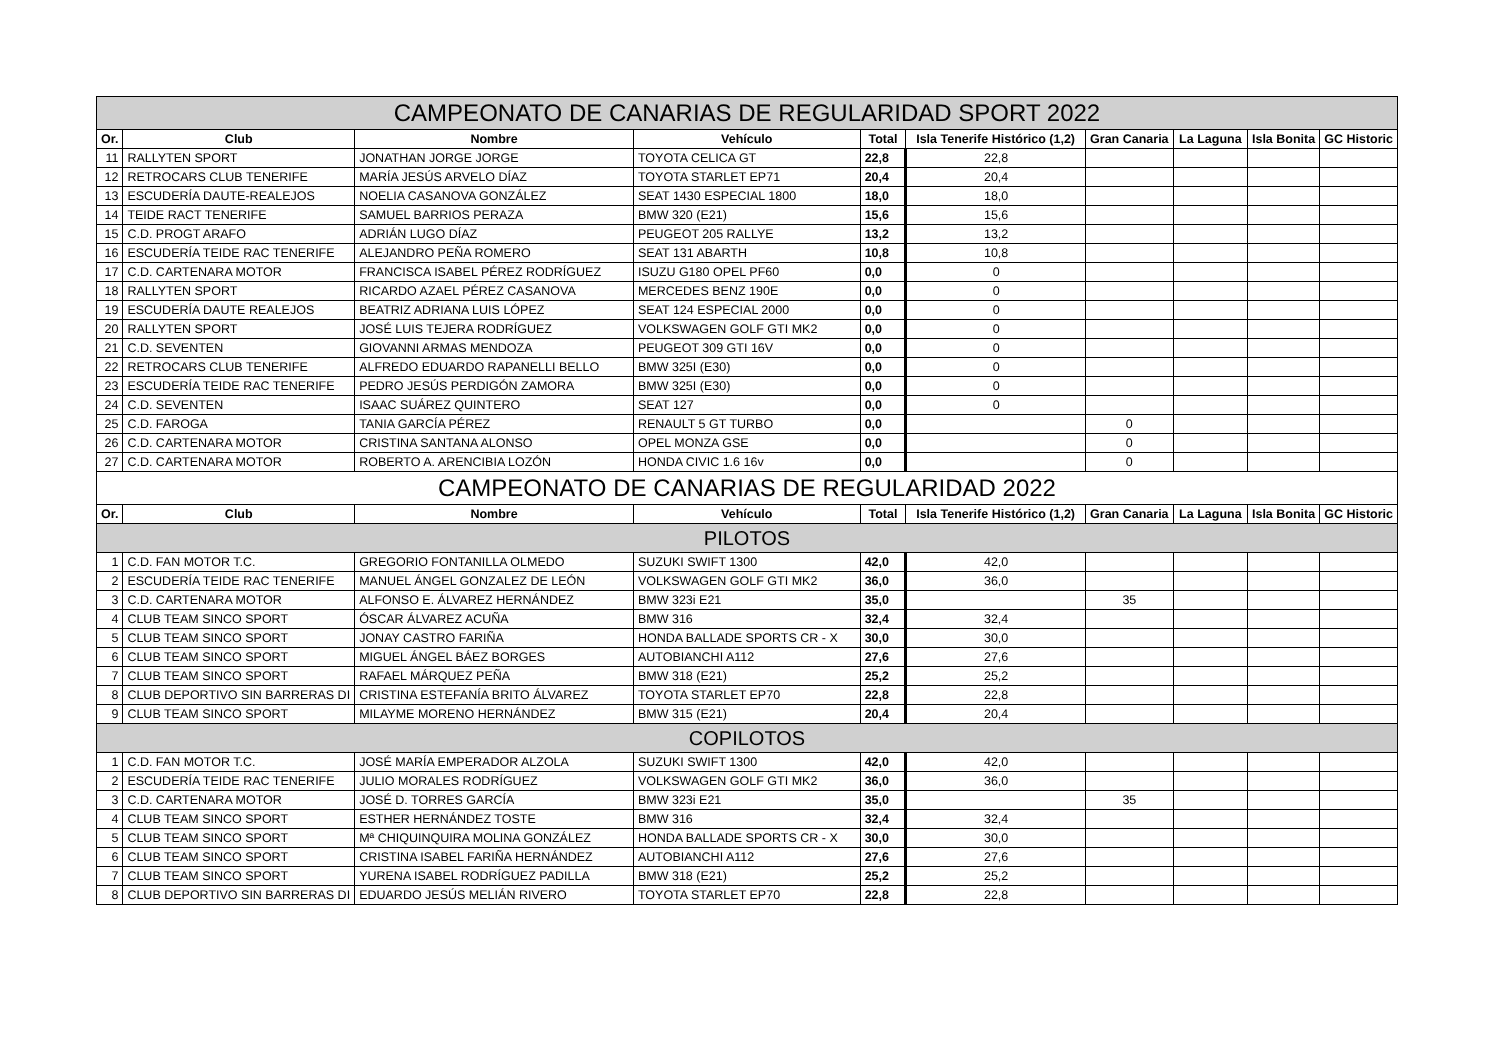| CAMPEONATO DE CANARIAS DE REGULARIDAD SPORT 2022 | | | | | | | | | |
| --- | --- | --- | --- | --- | --- | --- | --- | --- | --- |
| Or. | Club | Nombre | Vehículo | Total | Isla Tenerife Histórico (1,2) | Gran Canaria | La Laguna | Isla Bonita | GC Historic |
| 11 | RALLYTEN SPORT | JONATHAN JORGE JORGE | TOYOTA CELICA GT | 22,8 | 22,8 | | | | |
| 12 | RETROCARS CLUB TENERIFE | MARÍA JESÚS ARVELO DÍAZ | TOYOTA STARLET EP71 | 20,4 | 20,4 | | | | |
| 13 | ESCUDERÍA DAUTE-REALEJOS | NOELIA CASANOVA GONZÁLEZ | SEAT 1430 ESPECIAL 1800 | 18,0 | 18,0 | | | | |
| 14 | TEIDE RACT TENERIFE | SAMUEL BARRIOS PERAZA | BMW 320 (E21) | 15,6 | 15,6 | | | | |
| 15 | C.D. PROGT ARAFO | ADRIÁN LUGO DÍAZ | PEUGEOT 205 RALLYE | 13,2 | 13,2 | | | | |
| 16 | ESCUDERÍA TEIDE RAC TENERIFE | ALEJANDRO PEÑA ROMERO | SEAT 131 ABARTH | 10,8 | 10,8 | | | | |
| 17 | C.D. CARTENARA MOTOR | FRANCISCA ISABEL PÉREZ RODRÍGUEZ | ISUZU G180 OPEL PF60 | 0,0 | 0 | | | | |
| 18 | RALLYTEN SPORT | RICARDO AZAEL PÉREZ CASANOVA | MERCEDES BENZ 190E | 0,0 | 0 | | | | |
| 19 | ESCUDERÍA DAUTE REALEJOS | BEATRIZ ADRIANA LUIS LÓPEZ | SEAT 124 ESPECIAL 2000 | 0,0 | 0 | | | | |
| 20 | RALLYTEN SPORT | JOSÉ LUIS TEJERA RODRÍGUEZ | VOLKSWAGEN GOLF GTI MK2 | 0,0 | 0 | | | | |
| 21 | C.D. SEVENTEN | GIOVANNI ARMAS MENDOZA | PEUGEOT 309 GTI 16V | 0,0 | 0 | | | | |
| 22 | RETROCARS CLUB TENERIFE | ALFREDO EDUARDO RAPANELLI BELLO | BMW 325I (E30) | 0,0 | 0 | | | | |
| 23 | ESCUDERÍA TEIDE RAC TENERIFE | PEDRO JESÚS PERDIGÓN ZAMORA | BMW 325I (E30) | 0,0 | 0 | | | | |
| 24 | C.D. SEVENTEN | ISAAC SUÁREZ QUINTERO | SEAT 127 | 0,0 | 0 | | | | |
| 25 | C.D. FAROGA | TANIA GARCÍA PÉREZ | RENAULT 5 GT TURBO | 0,0 | | 0 | | | |
| 26 | C.D. CARTENARA MOTOR | CRISTINA SANTANA ALONSO | OPEL MONZA GSE | 0,0 | | 0 | | | |
| 27 | C.D. CARTENARA MOTOR | ROBERTO A. ARENCIBIA LOZÓN | HONDA CIVIC 1.6 16v | 0,0 | | 0 | | | |
| CAMPEONATO DE CANARIAS DE REGULARIDAD 2022 | | | | | | | | | |
| Or. | Club | Nombre | Vehículo | Total | Isla Tenerife Histórico (1,2) | Gran Canaria | La Laguna | Isla Bonita | GC Historic |
| PILOTOS | | | | | | | | | |
| 1 | C.D. FAN MOTOR T.C. | GREGORIO FONTANILLA OLMEDO | SUZUKI SWIFT 1300 | 42,0 | 42,0 | | | | |
| 2 | ESCUDERÍA TEIDE RAC TENERIFE | MANUEL ÁNGEL GONZALEZ DE LEÓN | VOLKSWAGEN GOLF GTI MK2 | 36,0 | 36,0 | | | | |
| 3 | C.D. CARTENARA MOTOR | ALFONSO E. ÁLVAREZ HERNÁNDEZ | BMW 323i E21 | 35,0 | | 35 | | | |
| 4 | CLUB TEAM SINCO SPORT | ÓSCAR ÁLVAREZ ACUÑA | BMW 316 | 32,4 | 32,4 | | | | |
| 5 | CLUB TEAM SINCO SPORT | JONAY CASTRO FARIÑA | HONDA BALLADE SPORTS CR - X | 30,0 | 30,0 | | | | |
| 6 | CLUB TEAM SINCO SPORT | MIGUEL ÁNGEL BÁEZ BORGES | AUTOBIANCHI A112 | 27,6 | 27,6 | | | | |
| 7 | CLUB TEAM SINCO SPORT | RAFAEL MÁRQUEZ PEÑA | BMW 318 (E21) | 25,2 | 25,2 | | | | |
| 8 | CLUB DEPORTIVO SIN BARRERAS DI | CRISTINA ESTEFANÍA BRITO ÁLVAREZ | TOYOTA STARLET EP70 | 22,8 | 22,8 | | | | |
| 9 | CLUB TEAM SINCO SPORT | MILAYME MORENO HERNÁNDEZ | BMW 315 (E21) | 20,4 | 20,4 | | | | |
| COPILOTOS | | | | | | | | | |
| 1 | C.D. FAN MOTOR T.C. | JOSÉ MARÍA EMPERADOR ALZOLA | SUZUKI SWIFT 1300 | 42,0 | 42,0 | | | | |
| 2 | ESCUDERÍA TEIDE RAC TENERIFE | JULIO MORALES RODRÍGUEZ | VOLKSWAGEN GOLF GTI MK2 | 36,0 | 36,0 | | | | |
| 3 | C.D. CARTENARA MOTOR | JOSÉ D. TORRES GARCÍA | BMW 323i E21 | 35,0 | | 35 | | | |
| 4 | CLUB TEAM SINCO SPORT | ESTHER HERNÁNDEZ TOSTE | BMW 316 | 32,4 | 32,4 | | | | |
| 5 | CLUB TEAM SINCO SPORT | Mª CHIQUINQUIRA MOLINA GONZÁLEZ | HONDA BALLADE SPORTS CR - X | 30,0 | 30,0 | | | | |
| 6 | CLUB TEAM SINCO SPORT | CRISTINA ISABEL FARIÑA HERNÁNDEZ | AUTOBIANCHI A112 | 27,6 | 27,6 | | | | |
| 7 | CLUB TEAM SINCO SPORT | YURENA ISABEL RODRÍGUEZ PADILLA | BMW 318 (E21) | 25,2 | 25,2 | | | | |
| 8 | CLUB DEPORTIVO SIN BARRERAS DI | EDUARDO JESÚS MELIÁN RIVERO | TOYOTA STARLET EP70 | 22,8 | 22,8 | | | | |